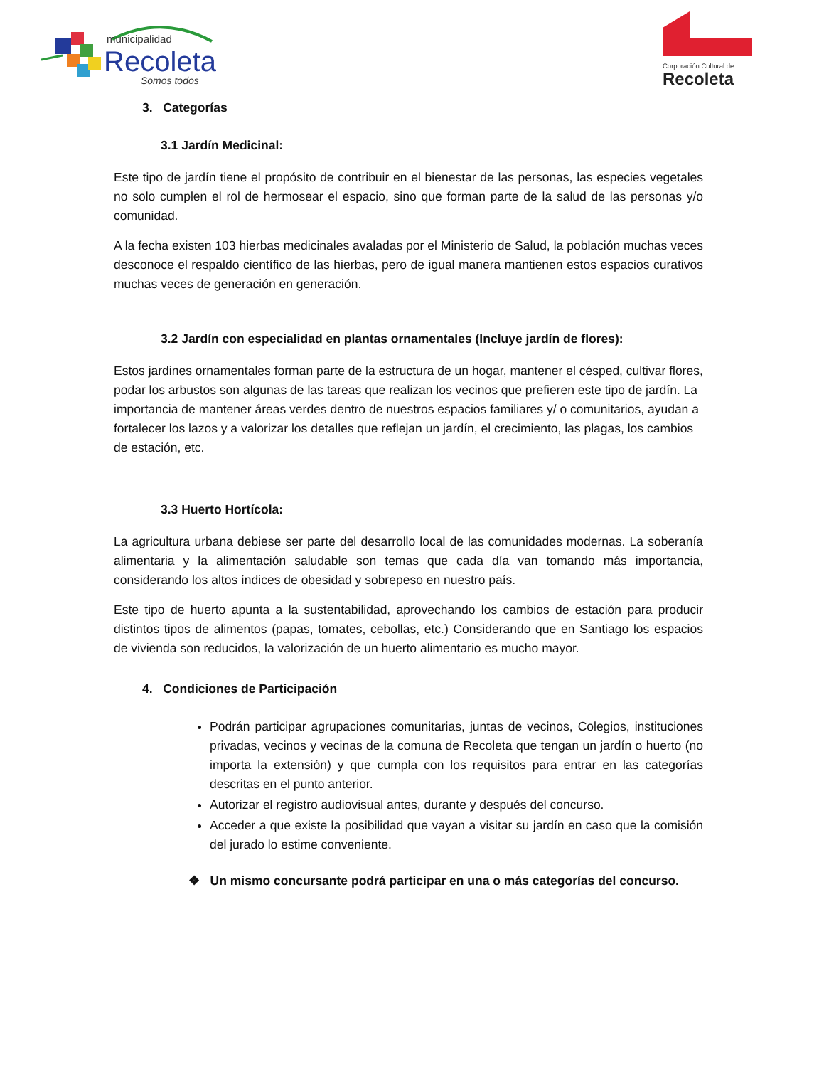municipalidad
Recoleta
Somos todos
Corporación Cultural de
Recoleta
3. Categorías
3.1 Jardín Medicinal:
Este tipo de jardín tiene el propósito de contribuir en el bienestar de las personas, las especies vegetales no solo cumplen el rol de hermosear el espacio, sino que forman parte de la salud de las personas y/o comunidad.
A la fecha existen 103 hierbas medicinales avaladas por el Ministerio de Salud, la población muchas veces desconoce el respaldo científico de las hierbas, pero de igual manera mantienen estos espacios curativos muchas veces de generación en generación.
3.2 Jardín con especialidad en plantas ornamentales (Incluye jardín de flores):
Estos jardines ornamentales forman parte de la estructura de un hogar, mantener el césped, cultivar flores, podar los arbustos son algunas de las tareas que realizan los vecinos que prefieren este tipo de jardín. La importancia de mantener áreas verdes dentro de nuestros espacios familiares y/ o comunitarios, ayudan a fortalecer los lazos y a valorizar los detalles que reflejan un jardín, el crecimiento, las plagas, los cambios de estación, etc.
3.3 Huerto Hortícola:
La agricultura urbana debiese ser parte del desarrollo local de las comunidades modernas. La soberanía alimentaria y la alimentación saludable son temas que cada día van tomando más importancia, considerando los altos índices de obesidad y sobrepeso en nuestro país.
Este tipo de huerto apunta a la sustentabilidad, aprovechando los cambios de estación para producir distintos tipos de alimentos (papas, tomates, cebollas, etc.) Considerando que en Santiago los espacios de vivienda son reducidos, la valorización de un huerto alimentario es mucho mayor.
4. Condiciones de Participación
Podrán participar agrupaciones comunitarias, juntas de vecinos, Colegios, instituciones privadas, vecinos y vecinas de la comuna de Recoleta que tengan un jardín o huerto (no importa la extensión) y que cumpla con los requisitos para entrar en las categorías descritas en el punto anterior.
Autorizar el registro audiovisual antes, durante y después del concurso.
Acceder a que existe la posibilidad que vayan a visitar su jardín en caso que la comisión del jurado lo estime conveniente.
❖ Un mismo concursante podrá participar en una o más categorías del concurso.